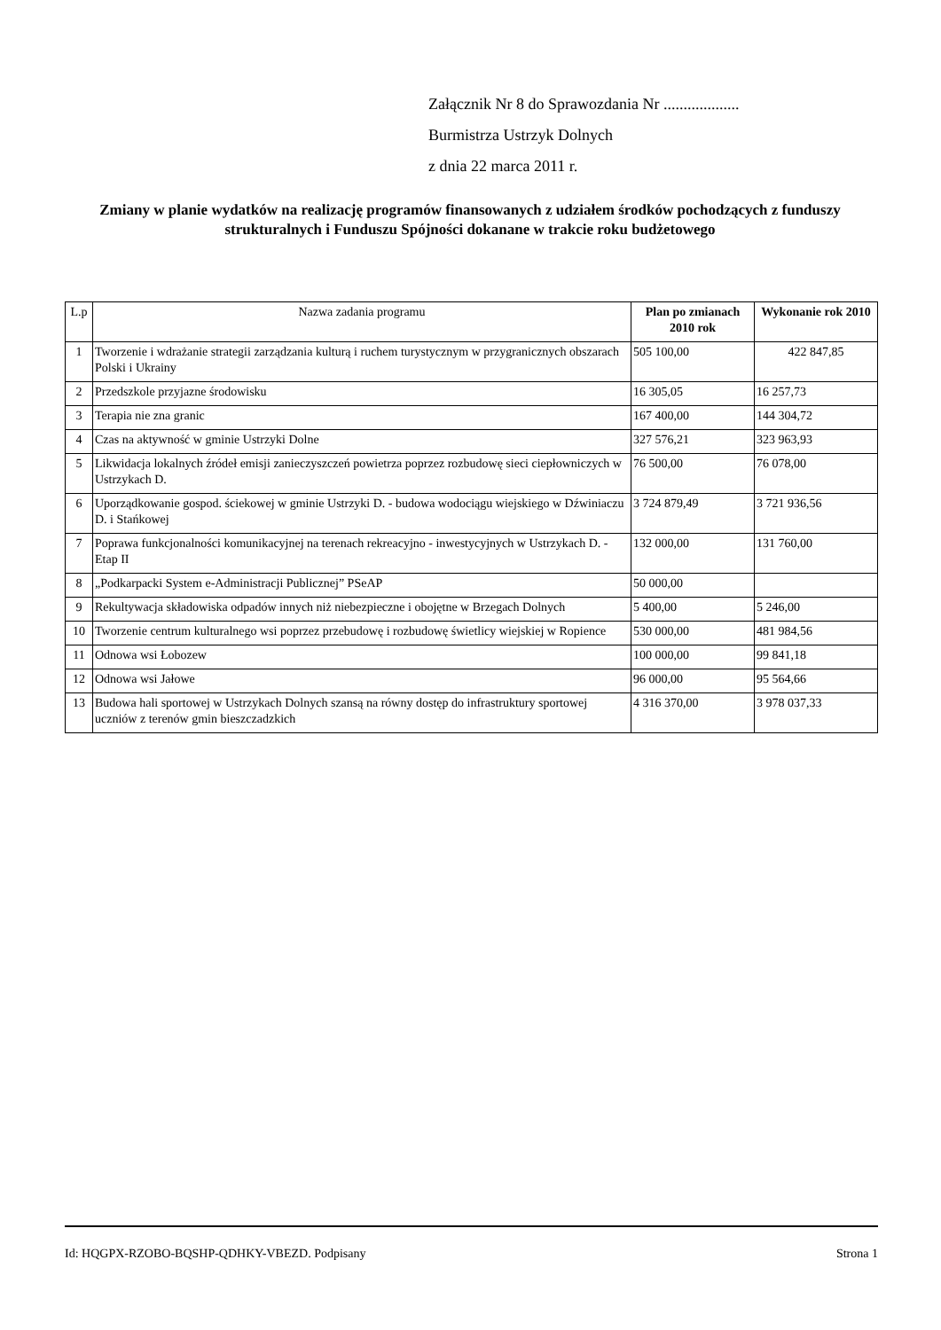Załącznik Nr 8 do Sprawozdania Nr ...................
Burmistrza Ustrzyk Dolnych
z dnia 22 marca 2011 r.
Zmiany w planie wydatków na realizację programów finansowanych z udziałem środków pochodzących z funduszy strukturalnych i Funduszu Spójności dokanane w trakcie roku budżetowego
| L.p | Nazwa zadania programu | Plan po zmianach 2010 rok | Wykonanie rok 2010 |
| --- | --- | --- | --- |
| 1 | Tworzenie i wdrażanie strategii zarządzania kulturą i ruchem turystycznym w przygranicznych obszarach Polski i Ukrainy | 505 100,00 | 422 847,85 |
| 2 | Przedszkole przyjazne środowisku | 16 305,05 | 16 257,73 |
| 3 | Terapia nie zna granic | 167 400,00 | 144 304,72 |
| 4 | Czas na aktywność w gminie Ustrzyki Dolne | 327 576,21 | 323 963,93 |
| 5 | Likwidacja lokalnych źródeł emisji zanieczyszczeń powietrza poprzez rozbudowę sieci ciepłowniczych w Ustrzykach D. | 76 500,00 | 76 078,00 |
| 6 | Uporządkowanie gospod. ściekowej w gminie Ustrzyki D. - budowa wodociągu wiejskiego w Dźwiniaczu D. i Stańkowej | 3 724 879,49 | 3 721 936,56 |
| 7 | Poprawa funkcjonalności komunikacyjnej na terenach rekreacyjno - inwestycyjnych w Ustrzykach D. - Etap II | 132 000,00 | 131 760,00 |
| 8 | „Podkarpacki System e-Administracji Publicznej” PSeAP | 50 000,00 | |
| 9 | Rekultywacja składowiska odpadów innych niż niebezpieczne i obojętne w Brzegach Dolnych | 5 400,00 | 5 246,00 |
| 10 | Tworzenie centrum kulturalnego wsi poprzez przebudowę i rozbudowę świetlicy wiejskiej w Ropience | 530 000,00 | 481 984,56 |
| 11 | Odnowa wsi Łobozew | 100 000,00 | 99 841,18 |
| 12 | Odnowa wsi Jałowe | 96 000,00 | 95 564,66 |
| 13 | Budowa hali sportowej w Ustrzykach Dolnych szansą na równy dostęp do infrastruktury sportowej uczniów z terenów gmin bieszczadzkich | 4 316 370,00 | 3 978 037,33 |
Id: HQGPX-RZOBO-BQSHP-QDHKY-VBEZD. Podpisany Strona 1